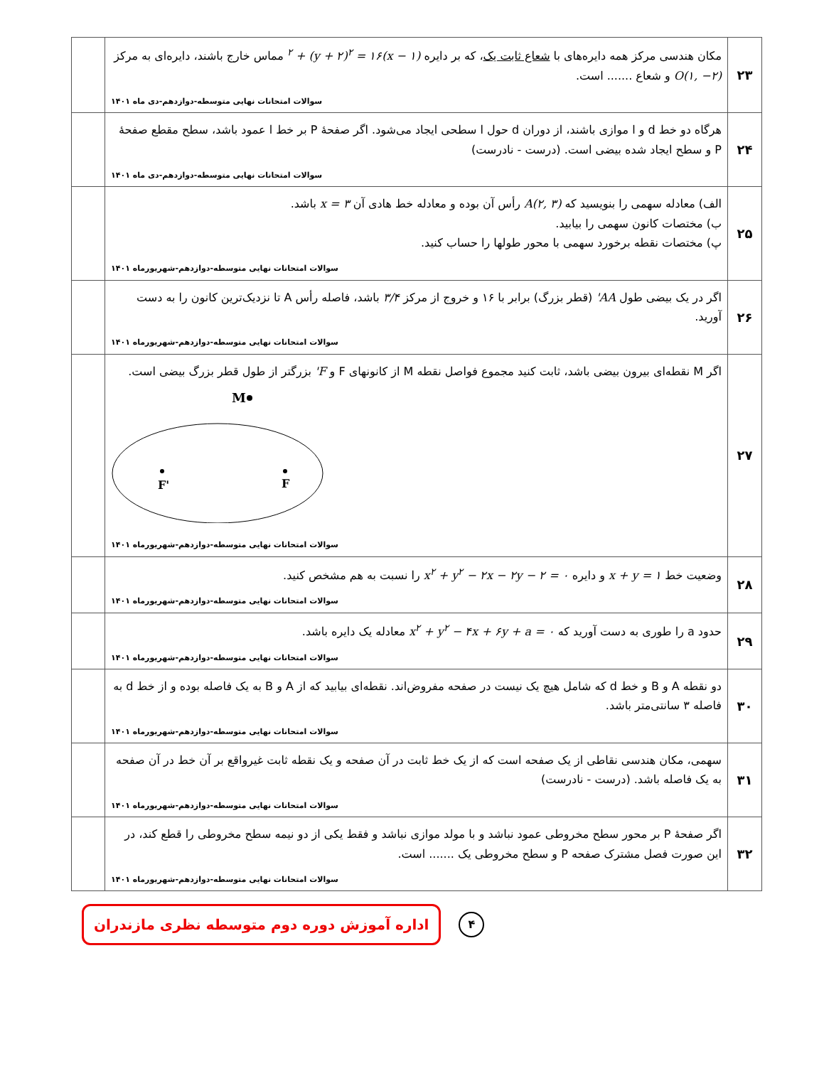| ۲۳ | مکان هندسی مرکز همه دایره‌های با شعاع ثابت یک ، که بر دایره (x − ۱)<sup>۲</sup> + (y + ۲)<sup>۲</sup> = ۱۶ مماس خارج باشند، دایره‌ای به مرکز O(۱, −۲) و شعاع ....... است. سوالات امتحانات نهایی متوسطه-دوازدهم-دی ماه ۱۴۰۱ | |
| ۲۴ | هرگاه دو خط d و l موازی باشند، از دوران d حول l سطحی ایجاد می‌شود. اگر صفحهٔ P بر خط l عمود باشد، سطح مقطع صفحهٔ P و سطح ایجاد شده بیضی است. (درست - نادرست) سوالات امتحانات نهایی متوسطه-دوازدهم-دی ماه ۱۴۰۱ | |
| ۲۵ | الف) معادله سهمی را بنویسید که A(۲, ۳) رأس آن بوده و معادله خط هادی آن x = ۳ باشد. ب) مختصات کانون سهمی را بیابید. پ) مختصات نقطه برخورد سهمی با محور طولها را حساب کنید. سوالات امتحانات نهایی متوسطه-دوازدهم-شهریورماه ۱۴۰۱ | |
| ۲۶ | اگر در یک بیضی طول AA' (قطر بزرگ) برابر با ۱۶ و خروج از مرکز ۳/۴ باشد، فاصله رأس A تا نزدیک‌ترین کانون را به دست آورید. سوالات امتحانات نهایی متوسطه-دوازدهم-شهریورماه ۱۴۰۱ | |
| ۲۷ | اگر M نقطه‌ای بیرون بیضی باشد، ثابت کنید مجموع فواصل نقطه M از کانونهای F و F' بزرگتر از طول قطر بزرگ بیضی است. M F' F سوالات امتحانات نهایی متوسطه-دوازدهم-شهریورماه ۱۴۰۱ | |
| ۲۸ | وضعیت خط x + y = ۱ و دایره x<sup>۲</sup> + y<sup>۲</sup> − ۲x − ۲y − ۲ = ۰ را نسبت به هم مشخص کنید. سوالات امتحانات نهایی متوسطه-دوازدهم-شهریورماه ۱۴۰۱ | |
| ۲۹ | حدود a را طوری به دست آورید که x<sup>۲</sup> + y<sup>۲</sup> − ۴x + ۶y + a = ۰ معادله یک دایره باشد. سوالات امتحانات نهایی متوسطه-دوازدهم-شهریورماه ۱۴۰۱ | |
| ۳۰ | دو نقطه A و B و خط d که شامل هیچ یک نیست در صفحه مفروض‌اند. نقطه‌ای بیابید که از A و B به یک فاصله بوده و از خط d به فاصله ۳ سانتی‌متر باشد. سوالات امتحانات نهایی متوسطه-دوازدهم-شهریورماه ۱۴۰۱ | |
| ۳۱ | سهمی، مکان هندسی نقاطی از یک صفحه است که از یک خط ثابت در آن صفحه و یک نقطه ثابت غیرواقع بر آن خط در آن صفحه به یک فاصله باشد. (درست - نادرست) سوالات امتحانات نهایی متوسطه-دوازدهم-شهریورماه ۱۴۰۱ | |
| ۳۲ | اگر صفحهٔ P بر محور سطح مخروطی عمود نباشد و با مولد موازی نباشد و فقط یکی از دو نیمه سطح مخروطی را قطع کند، در این صورت فصل مشترک صفحه P و سطح مخروطی یک ....... است. سوالات امتحانات نهایی متوسطه-دوازدهم-شهریورماه ۱۴۰۱ | |
اداره آموزش دوره دوم متوسطه نظری مازندران
۴